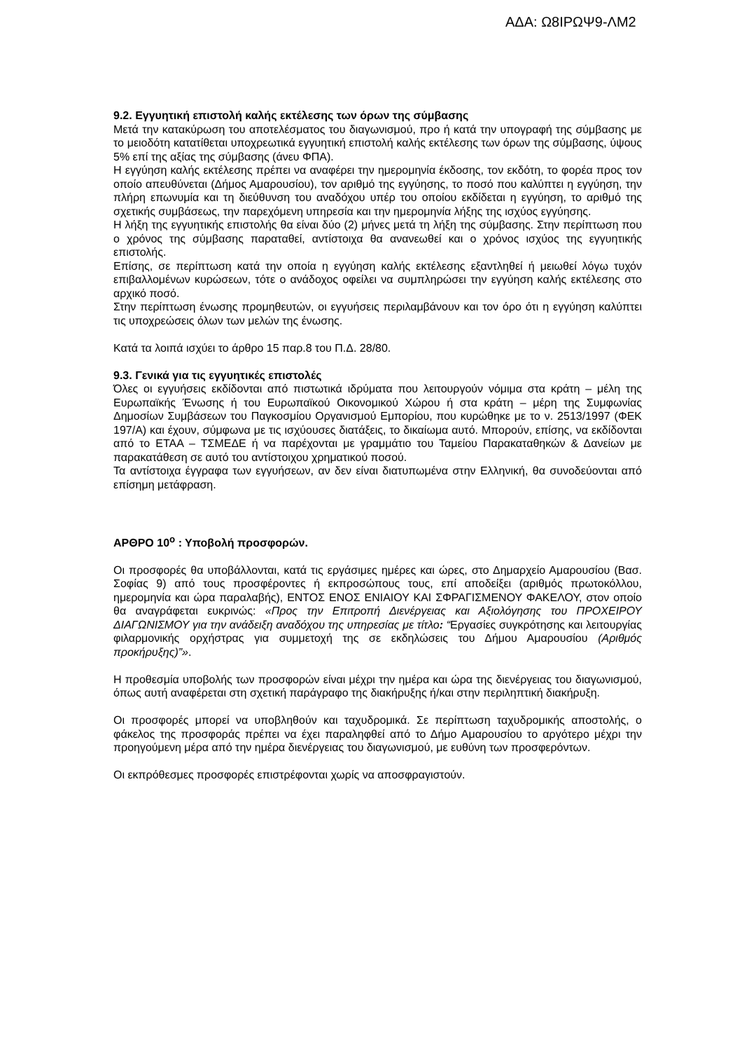ΑΔΑ: Ω8ΙΡΩΨ9-ΛΜ2
9.2. Εγγυητική επιστολή καλής εκτέλεσης των όρων της σύμβασης
Μετά την κατακύρωση του αποτελέσματος του διαγωνισμού, προ ή κατά την υπογραφή της σύμβασης με το μειοδότη κατατίθεται υποχρεωτικά εγγυητική επιστολή καλής εκτέλεσης των όρων της σύμβασης, ύψους 5% επί της αξίας της σύμβασης (άνευ ΦΠΑ).
Η εγγύηση καλής εκτέλεσης πρέπει να αναφέρει την ημερομηνία έκδοσης, τον εκδότη, το φορέα προς τον οποίο απευθύνεται (Δήμος Αμαρουσίου), τον αριθμό της εγγύησης, το ποσό που καλύπτει η εγγύηση, την πλήρη επωνυμία και τη διεύθυνση του αναδόχου υπέρ του οποίου εκδίδεται η εγγύηση, το αριθμό της σχετικής συμβάσεως, την παρεχόμενη υπηρεσία και την ημερομηνία λήξης της ισχύος εγγύησης.
Η λήξη της εγγυητικής επιστολής θα είναι δύο (2) μήνες μετά τη λήξη της σύμβασης. Στην περίπτωση που ο χρόνος της σύμβασης παραταθεί, αντίστοιχα θα ανανεωθεί και ο χρόνος ισχύος της εγγυητικής επιστολής.
Επίσης, σε περίπτωση κατά την οποία η εγγύηση καλής εκτέλεσης εξαντληθεί ή μειωθεί λόγω τυχόν επιβαλλομένων κυρώσεων, τότε ο ανάδοχος οφείλει να συμπληρώσει την εγγύηση καλής εκτέλεσης στο αρχικό ποσό.
Στην περίπτωση ένωσης προμηθευτών, οι εγγυήσεις περιλαμβάνουν και τον όρο ότι η εγγύηση καλύπτει τις υποχρεώσεις όλων των μελών της ένωσης.
Κατά τα λοιπά ισχύει το άρθρο 15 παρ.8 του Π.Δ. 28/80.
9.3. Γενικά για τις εγγυητικές επιστολές
Όλες οι εγγυήσεις εκδίδονται από πιστωτικά ιδρύματα που λειτουργούν νόμιμα στα κράτη – μέλη της Ευρωπαϊκής Ένωσης ή του Ευρωπαϊκού Οικονομικού Χώρου ή στα κράτη – μέρη της Συμφωνίας Δημοσίων Συμβάσεων του Παγκοσμίου Οργανισμού Εμπορίου, που κυρώθηκε με το ν. 2513/1997 (ΦΕΚ 197/Α) και έχουν, σύμφωνα με τις ισχύουσες διατάξεις, το δικαίωμα αυτό. Μπορούν, επίσης, να εκδίδονται από το ΕΤΑΑ – ΤΣΜΕΔΕ ή να παρέχονται με γραμμάτιο του Ταμείου Παρακαταθηκών & Δανείων με παρακατάθεση σε αυτό του αντίστοιχου χρηματικού ποσού.
Τα αντίστοιχα έγγραφα των εγγυήσεων, αν δεν είναι διατυπωμένα στην Ελληνική, θα συνοδεύονται από επίσημη μετάφραση.
ΑΡΘΡΟ 10<sup>ο</sup> : Υποβολή προσφορών.
Οι προσφορές θα υποβάλλονται, κατά τις εργάσιμες ημέρες και ώρες, στο Δημαρχείο Αμαρουσίου (Βασ. Σοφίας 9) από τους προσφέροντες ή εκπροσώπους τους, επί αποδείξει (αριθμός πρωτοκόλλου, ημερομηνία και ώρα παραλαβής), ΕΝΤΟΣ ΕΝΟΣ ΕΝΙΑΙΟΥ ΚΑΙ ΣΦΡΑΓΙΣΜΕΝΟΥ ΦΑΚΕΛΟΥ, στον οποίο θα αναγράφεται ευκρινώς: «Προς την Επιτροπή Διενέργειας και Αξιολόγησης του ΠΡΟΧΕΙΡΟΥ ΔΙΑΓΩΝΙΣΜΟΥ για την ανάδειξη αναδόχου της υπηρεσίας με τίτλο: “Εργασίες συγκρότησης και λειτουργίας φιλαρμονικής ορχήστρας για συμμετοχή της σε εκδηλώσεις του Δήμου Αμαρουσίου (Αριθμός προκήρυξης)”».
Η προθεσμία υποβολής των προσφορών είναι μέχρι την ημέρα και ώρα της διενέργειας του διαγωνισμού, όπως αυτή αναφέρεται στη σχετική παράγραφο της διακήρυξης ή/και στην περιληπτική διακήρυξη.
Οι προσφορές μπορεί να υποβληθούν και ταχυδρομικά. Σε περίπτωση ταχυδρομικής αποστολής, ο φάκελος της προσφοράς πρέπει να έχει παραληφθεί από το Δήμο Αμαρουσίου το αργότερο μέχρι την προηγούμενη μέρα από την ημέρα διενέργειας του διαγωνισμού, με ευθύνη των προσφερόντων.
Οι εκπρόθεσμες προσφορές επιστρέφονται χωρίς να αποσφραγιστούν.